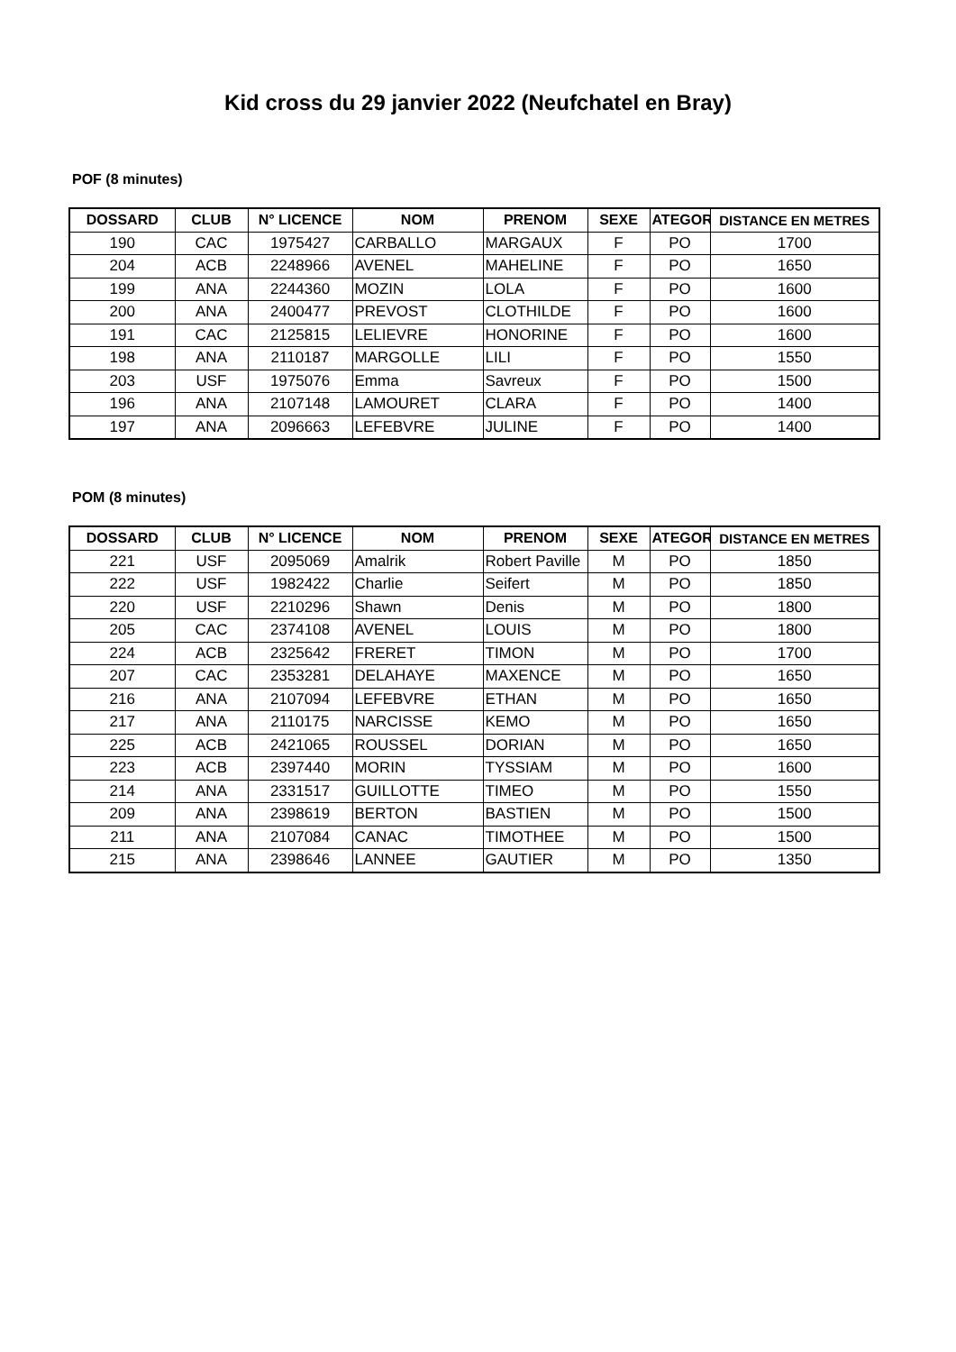Kid cross du 29 janvier 2022 (Neufchatel en Bray)
POF (8 minutes)
| DOSSARD | CLUB | N° LICENCE | NOM | PRENOM | SEXE | ATEGOR | DISTANCE EN METRES |
| --- | --- | --- | --- | --- | --- | --- | --- |
| 190 | CAC | 1975427 | CARBALLO | MARGAUX | F | PO | 1700 |
| 204 | ACB | 2248966 | AVENEL | MAHELINE | F | PO | 1650 |
| 199 | ANA | 2244360 | MOZIN | LOLA | F | PO | 1600 |
| 200 | ANA | 2400477 | PREVOST | CLOTHILDE | F | PO | 1600 |
| 191 | CAC | 2125815 | LELIEVRE | HONORINE | F | PO | 1600 |
| 198 | ANA | 2110187 | MARGOLLE | LILI | F | PO | 1550 |
| 203 | USF | 1975076 | Emma | Savreux | F | PO | 1500 |
| 196 | ANA | 2107148 | LAMOURET | CLARA | F | PO | 1400 |
| 197 | ANA | 2096663 | LEFEBVRE | JULINE | F | PO | 1400 |
POM (8 minutes)
| DOSSARD | CLUB | N° LICENCE | NOM | PRENOM | SEXE | ATEGOR | DISTANCE EN METRES |
| --- | --- | --- | --- | --- | --- | --- | --- |
| 221 | USF | 2095069 | Amalrik | Robert Paville | M | PO | 1850 |
| 222 | USF | 1982422 | Charlie | Seifert | M | PO | 1850 |
| 220 | USF | 2210296 | Shawn | Denis | M | PO | 1800 |
| 205 | CAC | 2374108 | AVENEL | LOUIS | M | PO | 1800 |
| 224 | ACB | 2325642 | FRERET | TIMON | M | PO | 1700 |
| 207 | CAC | 2353281 | DELAHAYE | MAXENCE | M | PO | 1650 |
| 216 | ANA | 2107094 | LEFEBVRE | ETHAN | M | PO | 1650 |
| 217 | ANA | 2110175 | NARCISSE | KEMO | M | PO | 1650 |
| 225 | ACB | 2421065 | ROUSSEL | DORIAN | M | PO | 1650 |
| 223 | ACB | 2397440 | MORIN | TYSSIAM | M | PO | 1600 |
| 214 | ANA | 2331517 | GUILLOTTE | TIMEO | M | PO | 1550 |
| 209 | ANA | 2398619 | BERTON | BASTIEN | M | PO | 1500 |
| 211 | ANA | 2107084 | CANAC | TIMOTHEE | M | PO | 1500 |
| 215 | ANA | 2398646 | LANNEE | GAUTIER | M | PO | 1350 |